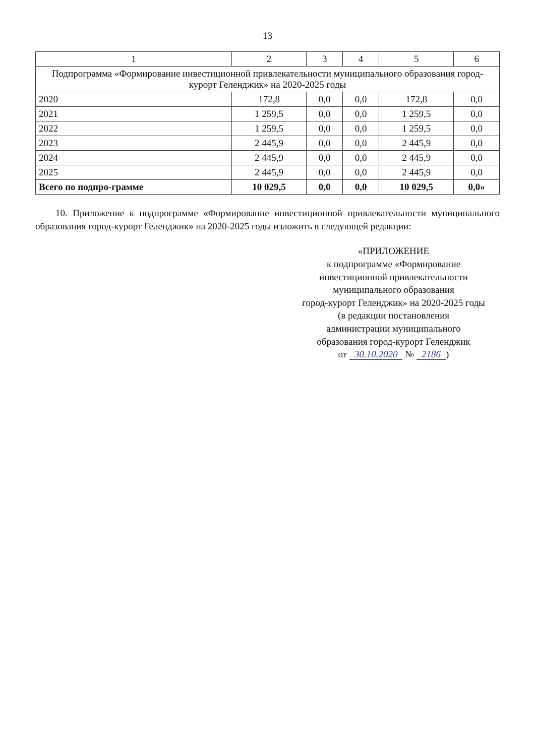13
| 1 | 2 | 3 | 4 | 5 | 6 |
| --- | --- | --- | --- | --- | --- |
| Подпрограмма «Формирование инвестиционной привлекательности муниципального образования город-курорт Геленджик» на 2020-2025 годы | | | | | |
| 2020 | 172,8 | 0,0 | 0,0 | 172,8 | 0,0 |
| 2021 | 1 259,5 | 0,0 | 0,0 | 1 259,5 | 0,0 |
| 2022 | 1 259,5 | 0,0 | 0,0 | 1 259,5 | 0,0 |
| 2023 | 2 445,9 | 0,0 | 0,0 | 2 445,9 | 0,0 |
| 2024 | 2 445,9 | 0,0 | 0,0 | 2 445,9 | 0,0 |
| 2025 | 2 445,9 | 0,0 | 0,0 | 2 445,9 | 0,0 |
| Всего по подпро-грамме | 10 029,5 | 0,0 | 0,0 | 10 029,5 | 0,0» |
10. Приложение к подпрограмме «Формирование инвестиционной привлекательности муниципального образования город-курорт Геленджик» на 2020-2025 годы изложить в следующей редакции:
«ПРИЛОЖЕНИЕ
к подпрограмме «Формирование
инвестиционной привлекательности
муниципального образования
город-курорт Геленджик» на 2020-2025 годы
(в редакции постановления
администрации муниципального
образования город-курорт Геленджик
от 30.10.2020 № 2186)